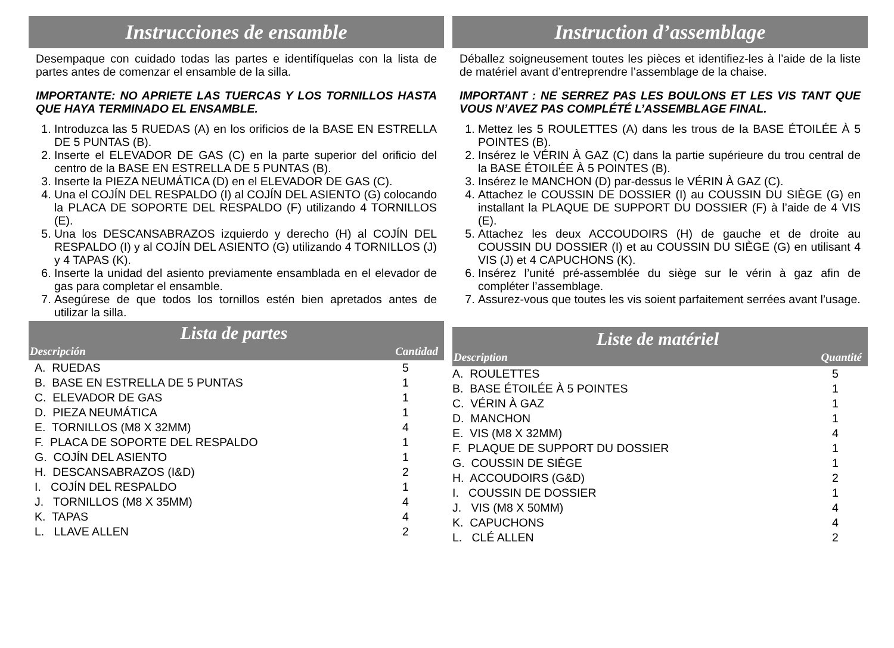Instrucciones de ensamble
Desempaque con cuidado todas las partes e identifíquelas con la lista de partes antes de comenzar el ensamble de la silla.
IMPORTANTE: NO APRIETE LAS TUERCAS Y LOS TORNILLOS HASTA QUE HAYA TERMINADO EL ENSAMBLE.
1. Introduzca las 5 RUEDAS (A) en los orificios de la BASE EN ESTRELLA DE 5 PUNTAS (B).
2. Inserte el ELEVADOR DE GAS (C) en la parte superior del orificio del centro de la BASE EN ESTRELLA DE 5 PUNTAS (B).
3. Inserte la PIEZA NEUMÁTICA (D) en el ELEVADOR DE GAS (C).
4. Una el COJÍN DEL RESPALDO (I) al COJÍN DEL ASIENTO (G) colocando la PLACA DE SOPORTE DEL RESPALDO (F) utilizando 4 TORNILLOS (E).
5. Una los DESCANSABRAZOS izquierdo y derecho (H) al COJÍN DEL RESPALDO (I) y al COJÍN DEL ASIENTO (G) utilizando 4 TORNILLOS (J) y 4 TAPAS (K).
6. Inserte la unidad del asiento previamente ensamblada en el elevador de gas para completar el ensamble.
7. Asegúrese de que todos los tornillos estén bien apretados antes de utilizar la silla.
Lista de partes
Descripción Cantidad
| | A. RUEDAS | 5 |
| | B. BASE EN ESTRELLA DE 5 PUNTAS | 1 |
| | C. ELEVADOR DE GAS | 1 |
| | D. PIEZA NEUMÁTICA | 1 |
| | E. TORNILLOS (M8 X 32MM) | 4 |
| | F. PLACA DE SOPORTE DEL RESPALDO | 1 |
| | G. COJÍN DEL ASIENTO | 1 |
| | H. DESCANSABRAZOS (I&D) | 2 |
| | I. COJÍN DEL RESPALDO | 1 |
| | J. TORNILLOS (M8 X 35MM) | 4 |
| | K. TAPAS | 4 |
| | L. LLAVE ALLEN | 2 |
Instruction d’assemblage
Déballez soigneusement toutes les pièces et identifiez-les à l’aide de la liste de matériel avant d’entreprendre l’assemblage de la chaise.
IMPORTANT : NE SERREZ PAS LES BOULONS ET LES VIS TANT QUE VOUS N’AVEZ PAS COMPLÉTÉ L’ASSEMBLAGE FINAL.
1. Mettez les 5 ROULETTES (A) dans les trous de la BASE ÉTOILÉE À 5 POINTES (B).
2. Insérez le VÉRIN À GAZ (C) dans la partie supérieure du trou central de la BASE ÉTOILÉE À 5 POINTES (B).
3. Insérez le MANCHON (D) par-dessus le VÉRIN À GAZ (C).
4. Attachez le COUSSIN DE DOSSIER (I) au COUSSIN DU SIÈGE (G) en installant la PLAQUE DE SUPPORT DU DOSSIER (F) à l’aide de 4 VIS (E).
5. Attachez les deux ACCOUDOIRS (H) de gauche et de droite au COUSSIN DU DOSSIER (I) et au COUSSIN DU SIÈGE (G) en utilisant 4 VIS (J) et 4 CAPUCHONS (K).
6. Insérez l’unité pré-assemblée du siège sur le vérin à gaz afin de compléter l’assemblage.
7. Assurez-vous que toutes les vis soient parfaitement serrées avant l’usage.
Liste de matériel
Description Quantité
| A. ROULETTES | 5 |
| B. BASE ÉTOILÉE À 5 POINTES | 1 |
| C. VÉRIN À GAZ | 1 |
| D. MANCHON | 1 |
| E. VIS (M8 X 32MM) | 4 |
| F. PLAQUE DE SUPPORT DU DOSSIER | 1 |
| G. COUSSIN DE SIÈGE | 1 |
| H. ACCOUDOIRS (G&D) | 2 |
| I. COUSSIN DE DOSSIER | 1 |
| J. VIS (M8 X 50MM) | 4 |
| K. CAPUCHONS | 4 |
| L. CLÉ ALLEN | 2 |